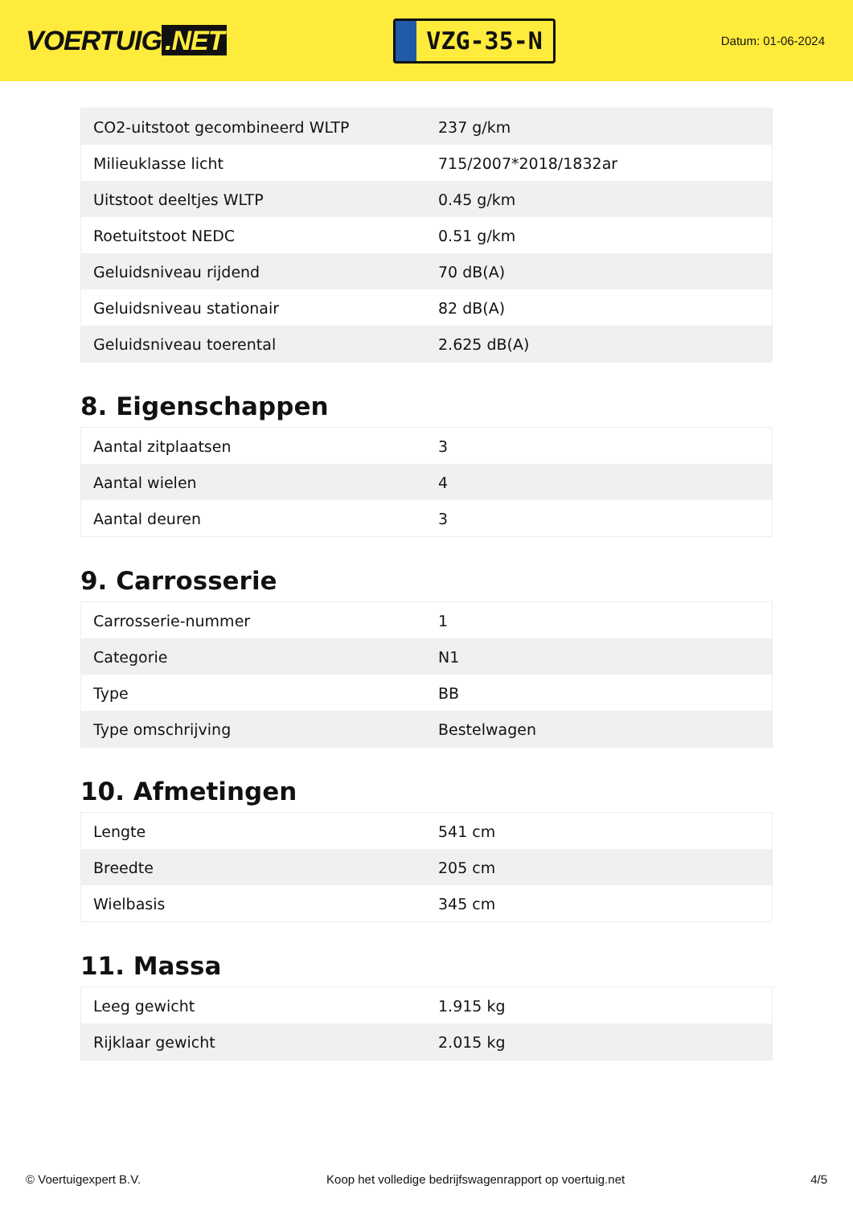VOERTUIG.NET
VZG-35-N
Datum: 01-06-2024
| CO2-uitstoot gecombineerd WLTP | 237 g/km |
| Milieuklasse licht | 715/2007*2018/1832ar |
| Uitstoot deeltjes WLTP | 0.45 g/km |
| Roetuitstoot NEDC | 0.51 g/km |
| Geluidsniveau rijdend | 70 dB(A) |
| Geluidsniveau stationair | 82 dB(A) |
| Geluidsniveau toerental | 2.625 dB(A) |
8. Eigenschappen
| Aantal zitplaatsen | 3 |
| Aantal wielen | 4 |
| Aantal deuren | 3 |
9. Carrosserie
| Carrosserie-nummer | 1 |
| Categorie | N1 |
| Type | BB |
| Type omschrijving | Bestelwagen |
10. Afmetingen
| Lengte | 541 cm |
| Breedte | 205 cm |
| Wielbasis | 345 cm |
11. Massa
| Leeg gewicht | 1.915 kg |
| Rijklaar gewicht | 2.015 kg |
© Voertuigexpert B.V. Koop het volledige bedrijfswagenrapport op voertuig.net 4/5